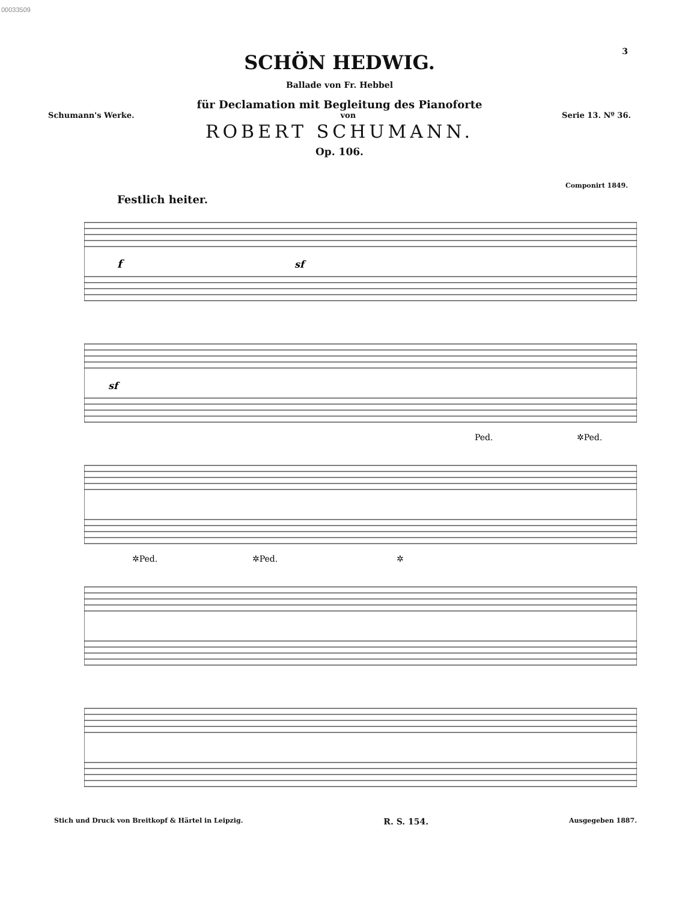00033509
3
SCHÖN HEDWIG.
Ballade von Fr. Hebbel
für Declamation mit Begleitung des Pianoforte
Schumann's Werke. von Serie 13. Nº 36.
ROBERT SCHUMANN.
Op. 106.
Componirt 1849.
Festlich heiter.
f
sf
sf
Ped.
✲Ped.
✲Ped.
✲Ped.
✲
Stich und Druck von Breitkopf & Härtel in Leipzig. R. S. 154. Ausgegeben 1887.